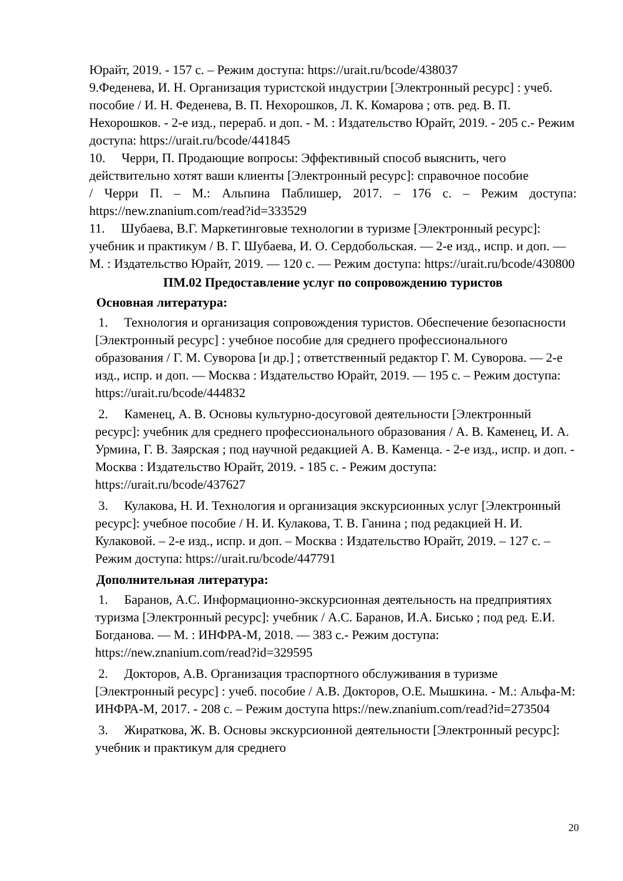Юрайт, 2019. - 157 с. – Режим доступа: https://urait.ru/bcode/438037
9.Феденева, И. Н. Организация туристской индустрии [Электронный ресурс] : учеб. пособие / И. Н. Феденева, В. П. Нехорошков, Л. К. Комарова ; отв. ред. В. П. Нехорошков. - 2-е изд., перераб. и доп. - М. : Издательство Юрайт, 2019. - 205 с.- Режим доступа: https://urait.ru/bcode/441845
10. Черри, П. Продающие вопросы: Эффективный способ выяснить, чего действительно хотят ваши клиенты [Электронный ресурс]: справочное пособие
/ Черри П. – М.: Альпина Паблишер, 2017. – 176 с. – Режим доступа:
https://new.znanium.com/read?id=333529
11. Шубаева, В.Г. Маркетинговые технологии в туризме [Электронный ресурс]: учебник и практикум / В. Г. Шубаева, И. О. Сердобольская. — 2-е изд., испр. и доп. — М. : Издательство Юрайт, 2019. — 120 с. — Режим доступа: https://urait.ru/bcode/430800
ПМ.02 Предоставление услуг по сопровождению туристов
Основная литература:
1. Технология и организация сопровождения туристов. Обеспечение безопасности [Электронный ресурс] : учебное пособие для среднего профессионального образования / Г. М. Суворова [и др.] ; ответственный редактор Г. М. Суворова. — 2-е изд., испр. и доп. — Москва : Издательство Юрайт, 2019. — 195 с. – Режим доступа: https://urait.ru/bcode/444832
2. Каменец, А. В. Основы культурно-досуговой деятельности [Электронный ресурс]: учебник для среднего профессионального образования / А. В. Каменец, И. А. Урмина, Г. В. Заярская ; под научной редакцией А. В. Каменца. - 2-е изд., испр. и доп. - Москва : Издательство Юрайт, 2019. - 185 с. - Режим доступа: https://urait.ru/bcode/437627
3. Кулакова, Н. И. Технология и организация экскурсионных услуг [Электронный ресурс]: учебное пособие / Н. И. Кулакова, Т. В. Ганина ; под редакцией Н. И. Кулаковой. – 2-е изд., испр. и доп. – Москва : Издательство Юрайт, 2019. – 127 с. – Режим доступа: https://urait.ru/bcode/447791
Дополнительная литература:
1. Баранов, А.С. Информационно-экскурсионная деятельность на предприятиях туризма [Электронный ресурс]: учебник / А.С. Баранов, И.А. Бисько ; под ред. Е.И. Богданова. — М. : ИНФРА-М, 2018. — 383 с.- Режим доступа: https://new.znanium.com/read?id=329595
2. Докторов, А.В. Организация траспортного обслуживания в туризме [Электронный ресурс] : учеб. пособие / А.В. Докторов, О.Е. Мышкина. - М.: Альфа-М: ИНФРА-М, 2017. - 208 с. – Режим доступа https://new.znanium.com/read?id=273504
3. Жираткова, Ж. В. Основы экскурсионной деятельности [Электронный ресурс]: учебник и практикум для среднего
20